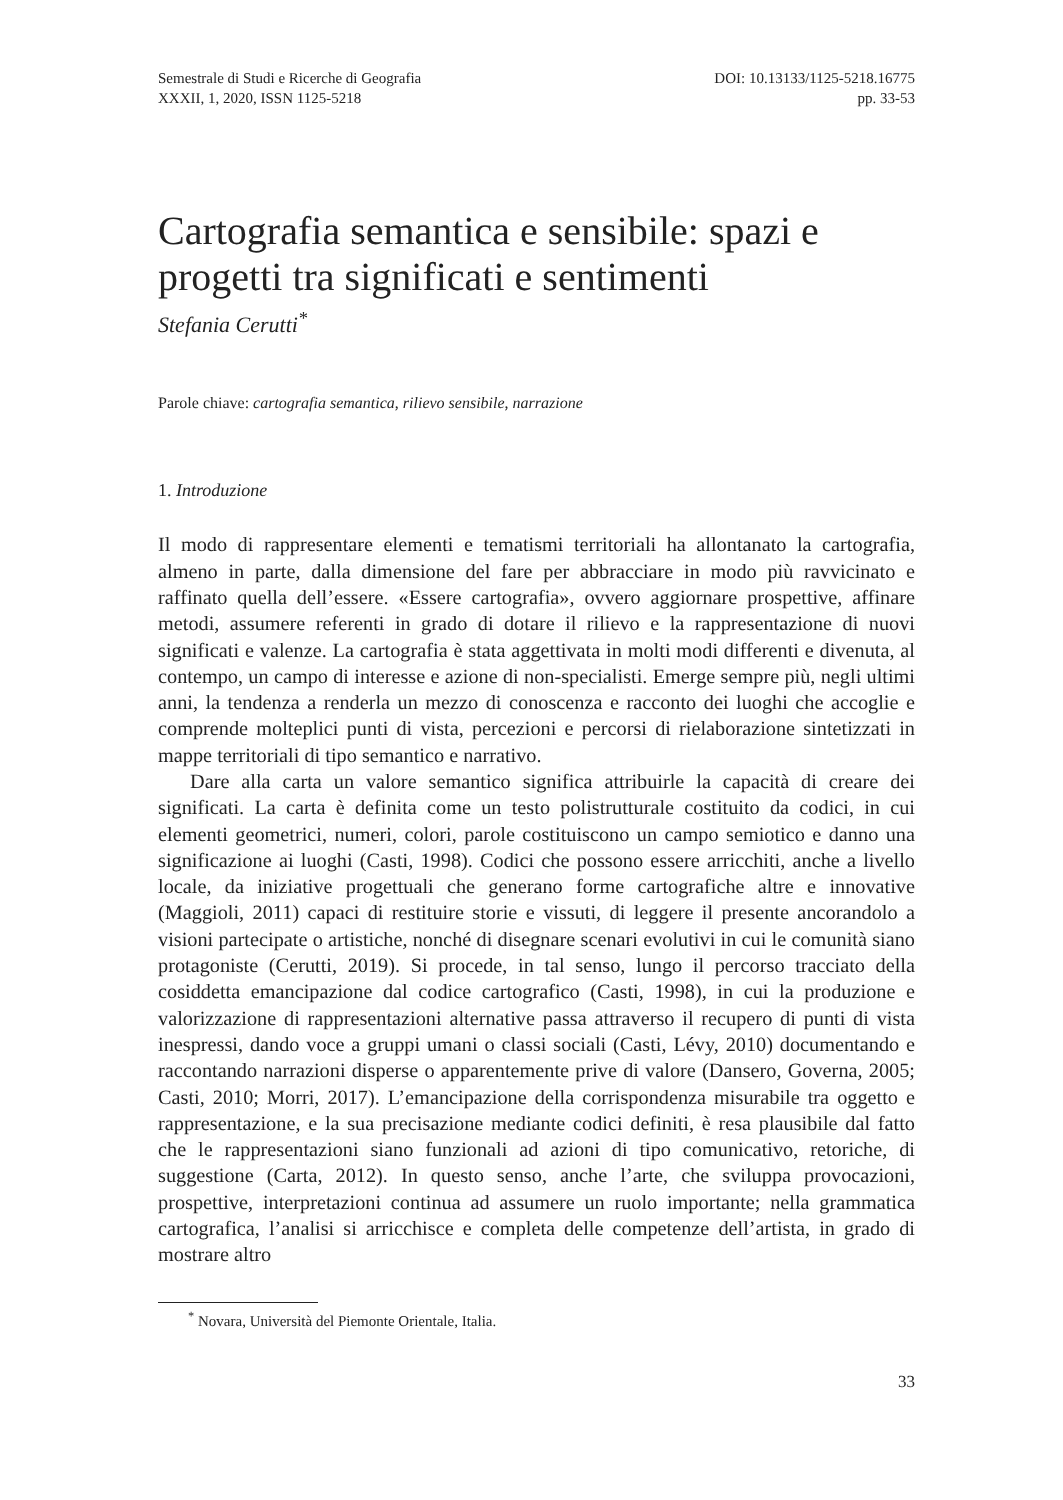Semestrale di Studi e Ricerche di Geografia
XXXII, 1, 2020, ISSN 1125-5218
DOI: 10.13133/1125-5218.16775
pp. 33-53
Cartografia semantica e sensibile: spazi e progetti tra significati e sentimenti
Stefania Cerutti<sup>*</sup>
Parole chiave: cartografia semantica, rilievo sensibile, narrazione
1. Introduzione
Il modo di rappresentare elementi e tematismi territoriali ha allontanato la cartografia, almeno in parte, dalla dimensione del fare per abbracciare in modo più ravvicinato e raffinato quella dell’essere. «Essere cartografia», ovvero aggiornare prospettive, affinare metodi, assumere referenti in grado di dotare il rilievo e la rappresentazione di nuovi significati e valenze. La cartografia è stata aggettivata in molti modi differenti e divenuta, al contempo, un campo di interesse e azione di non-specialisti. Emerge sempre più, negli ultimi anni, la tendenza a renderla un mezzo di conoscenza e racconto dei luoghi che accoglie e comprende molteplici punti di vista, percezioni e percorsi di rielaborazione sintetizzati in mappe territoriali di tipo semantico e narrativo.
Dare alla carta un valore semantico significa attribuirle la capacità di creare dei significati. La carta è definita come un testo polistrutturale costituito da codici, in cui elementi geometrici, numeri, colori, parole costituiscono un campo semiotico e danno una significazione ai luoghi (Casti, 1998). Codici che possono essere arricchiti, anche a livello locale, da iniziative progettuali che generano forme cartografiche altre e innovative (Maggioli, 2011) capaci di restituire storie e vissuti, di leggere il presente ancorandolo a visioni partecipate o artistiche, nonché di disegnare scenari evolutivi in cui le comunità siano protagoniste (Cerutti, 2019). Si procede, in tal senso, lungo il percorso tracciato della cosiddetta emancipazione dal codice cartografico (Casti, 1998), in cui la produzione e valorizzazione di rappresentazioni alternative passa attraverso il recupero di punti di vista inespressi, dando voce a gruppi umani o classi sociali (Casti, Lévy, 2010) documentando e raccontando narrazioni disperse o apparentemente prive di valore (Dansero, Governa, 2005; Casti, 2010; Morri, 2017). L’emancipazione della corrispondenza misurabile tra oggetto e rappresentazione, e la sua precisazione mediante codici definiti, è resa plausibile dal fatto che le rappresentazioni siano funzionali ad azioni di tipo comunicativo, retoriche, di suggestione (Carta, 2012). In questo senso, anche l’arte, che sviluppa provocazioni, prospettive, interpretazioni continua ad assumere un ruolo importante; nella grammatica cartografica, l’analisi si arricchisce e completa delle competenze dell’artista, in grado di mostrare altro
<sup>*</sup> Novara, Università del Piemonte Orientale, Italia.
33